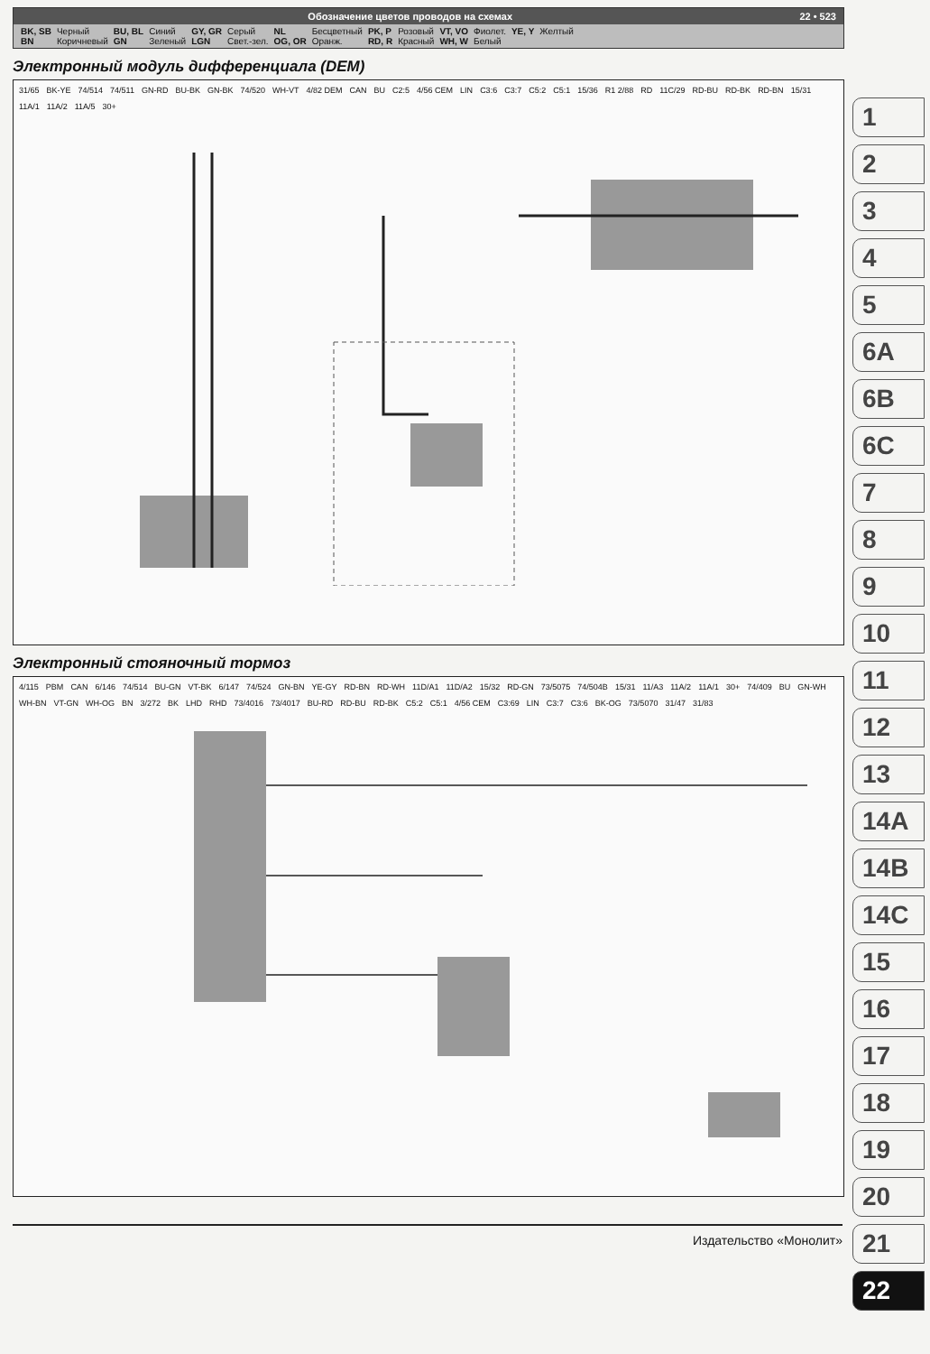Обозначение цветов проводов на схемах 22 • 523
| BK, SB | Черный | BU, BL | Синий | GY, GR | Серый | NL | Бесцветный | PK, P | Розовый | VT, VO | Фиолет. | YE, Y | Желтый |
| BN | Коричневый | GN | Зеленый | LGN | Свет.-зел. | OG, OR | Оранж. | RD, R | Красный | WH, W | Белый | | |
Электронный модуль дифференциала (DEM)
31/65 BK-YE 74/514 74/511 GN-RD BU-BK GN-BK 74/520 WH-VT 4/82 DEM CAN BU C2:5 4/56 CEM LIN C3:6 C3:7 C5:2 C5:1 15/36 R1 2/88 RD 11C/29 RD-BU RD-BK RD-BN 15/31 11A/1 11A/2 11A/5 30+
Электронный стояночный тормоз
4/115 PBM CAN 6/146 74/514 BU-GN VT-BK 6/147 74/524 GN-BN YE-GY RD-BN RD-WH 11D/A1 11D/A2 15/32 RD-GN 73/5075 74/504B 15/31 11/A3 11A/2 11A/1 30+ 74/409 BU GN-WH WH-BN VT-GN WH-OG BN 3/272 BK LHD RHD 73/4016 73/4017 BU-RD RD-BU RD-BK C5:2 C5:1 4/56 CEM C3:69 LIN C3:7 C3:6 BK-OG 73/5070 31/47 31/83
1
2
3
4
5
6A
6B
6C
7
8
9
10
11
12
13
14A
14B
14C
15
16
17
18
19
20
21
22
Издательство «Монолит»